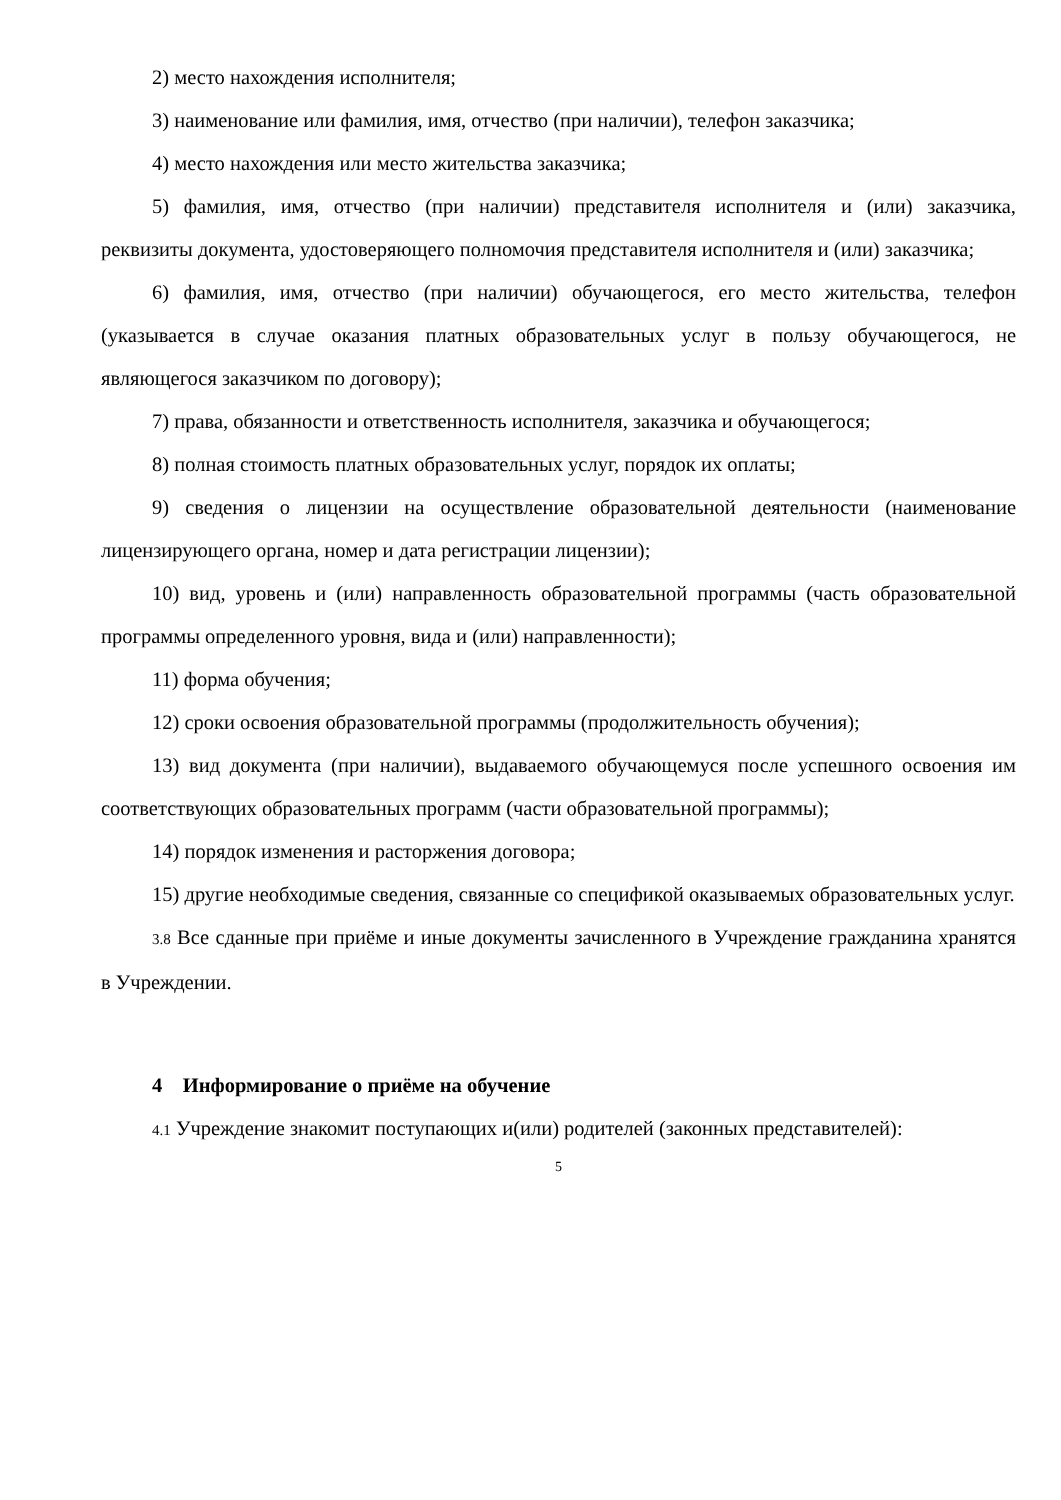2) место нахождения исполнителя;
3) наименование или фамилия, имя, отчество (при наличии), телефон заказчика;
4) место нахождения или место жительства заказчика;
5) фамилия, имя, отчество (при наличии) представителя исполнителя и (или) заказчика, реквизиты документа, удостоверяющего полномочия представителя исполнителя и (или) заказчика;
6) фамилия, имя, отчество (при наличии) обучающегося, его место жительства, телефон (указывается в случае оказания платных образовательных услуг в пользу обучающегося, не являющегося заказчиком по договору);
7) права, обязанности и ответственность исполнителя, заказчика и обучающегося;
8) полная стоимость платных образовательных услуг, порядок их оплаты;
9) сведения о лицензии на осуществление образовательной деятельности (наименование лицензирующего органа, номер и дата регистрации лицензии);
10) вид, уровень и (или) направленность образовательной программы (часть образовательной программы определенного уровня, вида и (или) направленности);
11) форма обучения;
12) сроки освоения образовательной программы (продолжительность обучения);
13) вид документа (при наличии), выдаваемого обучающемуся после успешного освоения им соответствующих образовательных программ (части образовательной программы);
14) порядок изменения и расторжения договора;
15) другие необходимые сведения, связанные со спецификой оказываемых образовательных услуг.
3.8 Все сданные при приёме и иные документы зачисленного в Учреждение гражданина хранятся в Учреждении.
4 Информирование о приёме на обучение
4.1 Учреждение знакомит поступающих и(или) родителей (законных представителей):
5